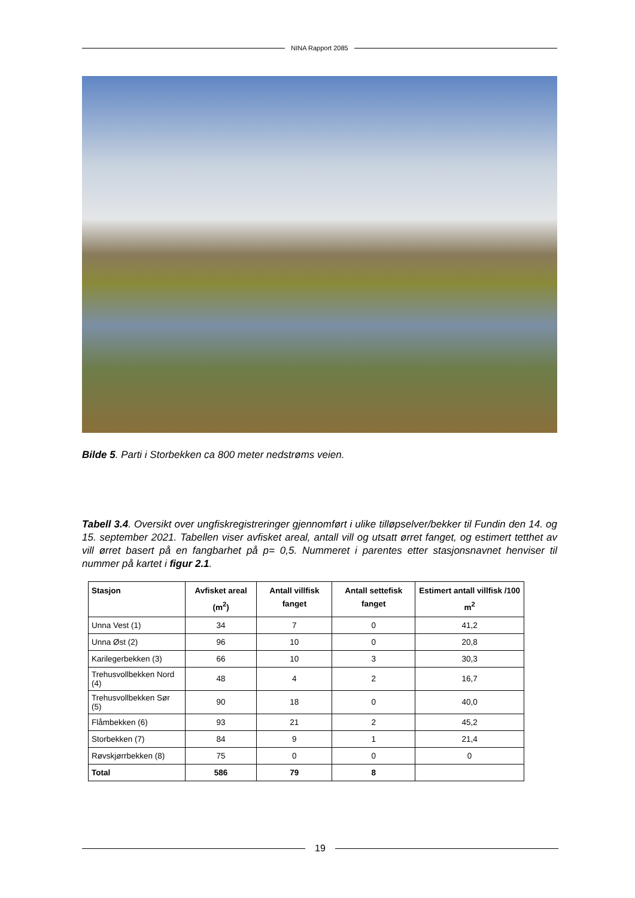NINA Rapport 2085
Bilde 5. Parti i Storbekken ca 800 meter nedstrøms veien.
Tabell 3.4. Oversikt over ungfiskregistreringer gjennomført i ulike tilløpselver/bekker til Fundin den 14. og 15. september 2021. Tabellen viser avfisket areal, antall vill og utsatt ørret fanget, og estimert tetthet av vill ørret basert på en fangbarhet på p= 0,5. Nummeret i parentes etter stasjonsnavnet henviser til nummer på kartet i figur 2.1.
| Stasjon | Avfisket areal (m<sup>2</sup>) | Antall villfisk fanget | Antall settefisk fanget | Estimert antall villfisk /100 m<sup>2</sup> |
| --- | --- | --- | --- | --- |
| Unna Vest (1) | 34 | 7 | 0 | 41,2 |
| Unna Øst (2) | 96 | 10 | 0 | 20,8 |
| Karilegerbekken (3) | 66 | 10 | 3 | 30,3 |
| Trehusvollbekken Nord (4) | 48 | 4 | 2 | 16,7 |
| Trehusvollbekken Sør (5) | 90 | 18 | 0 | 40,0 |
| Flåmbekken (6) | 93 | 21 | 2 | 45,2 |
| Storbekken (7) | 84 | 9 | 1 | 21,4 |
| Røvskjørrbekken (8) | 75 | 0 | 0 | 0 |
| Total | 586 | 79 | 8 | |
19